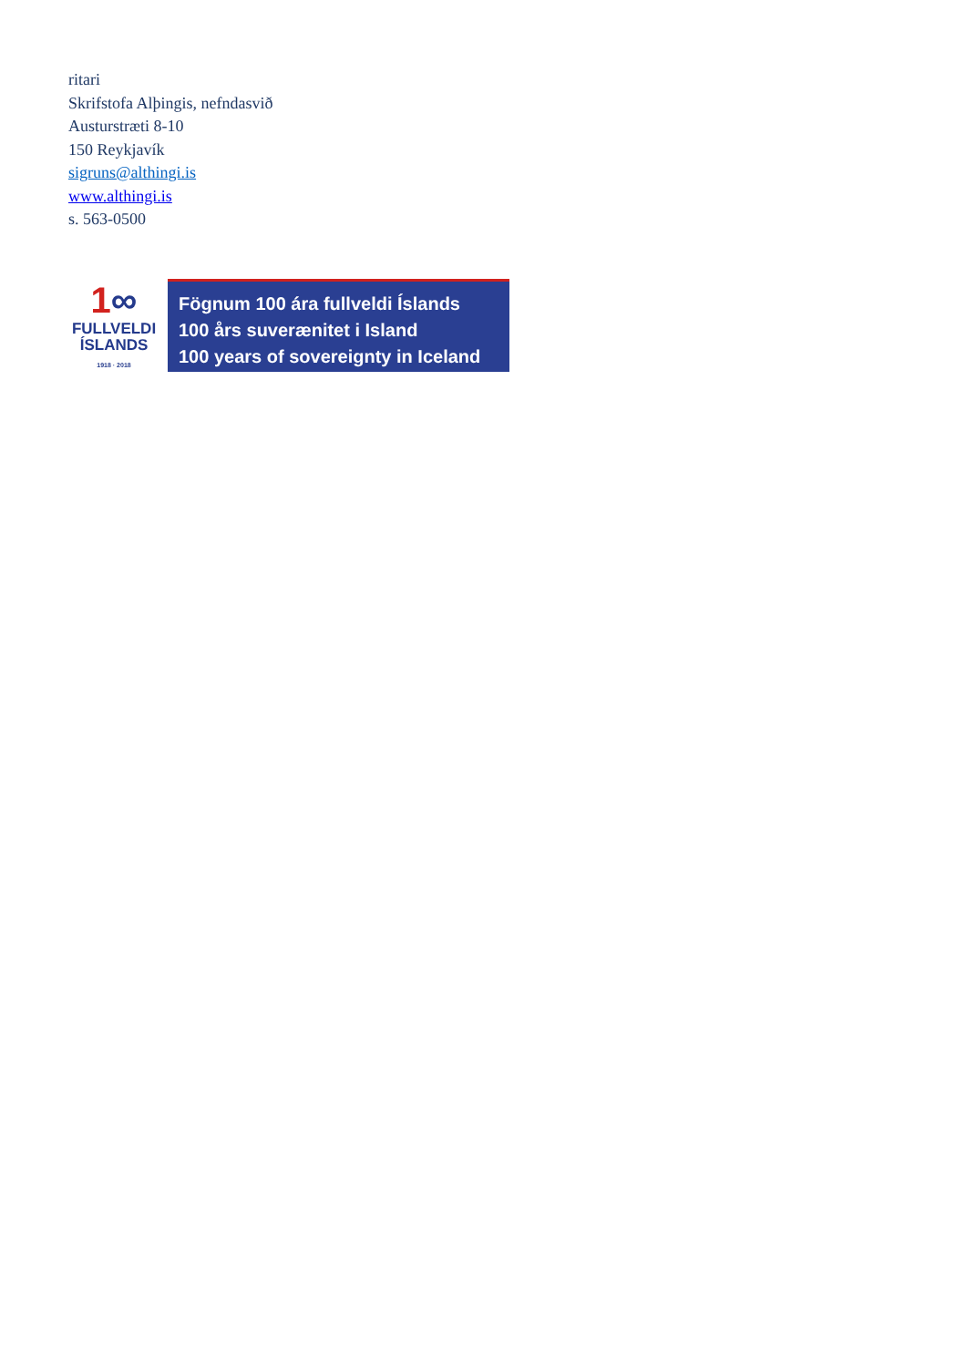ritari
Skrifstofa Alþingis, nefndasvið
Austurstræti 8-10
150 Reykjavík
sigruns@althingi.is
www.althingi.is
s. 563-0500
1∞
FULLVELDI
ÍSLANDS
1918 · 2018
Fögnum 100 ára fullveldi Íslands
100 års suverænitet i Island
100 years of sovereignty in Iceland